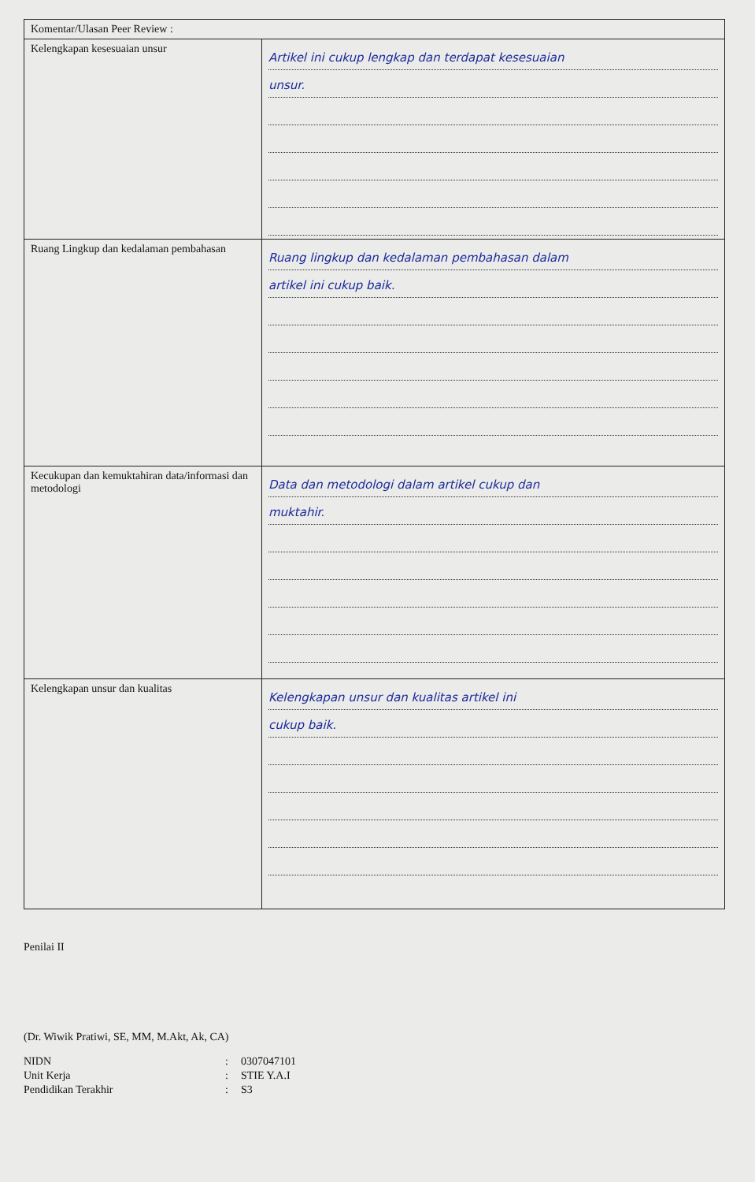| Komentar/Ulasan Peer Review : | |
| --- | --- |
| Kelengkapan kesesuaian unsur | Artikel ini cukup lengkap dan terdapat kesesuaian unsur. |
| Ruang Lingkup dan kedalaman pembahasan | Ruang lingkup dan kedalaman pembahasan dalam artikel ini cukup baik. |
| Kecukupan dan kemuktahiran data/informasi dan metodologi | Data dan metodologi dalam artikel cukup dan muktahir. |
| Kelengkapan unsur dan kualitas | Kelengkapan unsur dan kualitas artikel ini cukup baik. |
Penilai II
(Dr. Wiwik Pratiwi, SE, MM, M.Akt, Ak, CA)
| NIDN | : | 0307047101 |
| Unit Kerja | : | STIE Y.A.I |
| Pendidikan Terakhir | : | S3 |